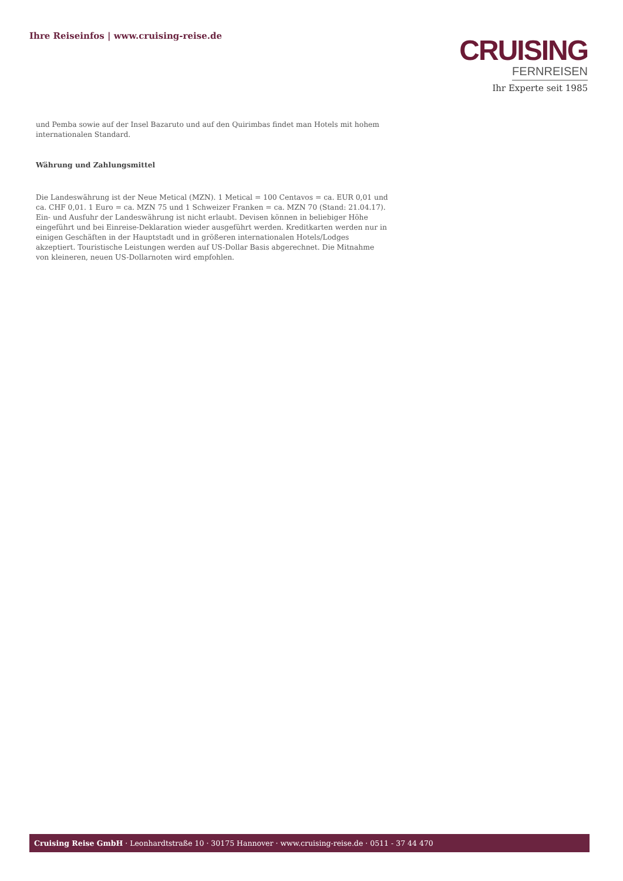Ihre Reiseinfos | www.cruising-reise.de
CRUISING
FERNREISEN
Ihr Experte seit 1985
und Pemba sowie auf der Insel Bazaruto und auf den Quirimbas findet man Hotels mit hohem internationalen Standard.
Währung und Zahlungsmittel
Die Landeswährung ist der Neue Metical (MZN). 1 Metical = 100 Centavos = ca. EUR 0,01 und ca. CHF 0,01. 1 Euro = ca. MZN 75 und 1 Schweizer Franken = ca. MZN 70 (Stand: 21.04.17). Ein- und Ausfuhr der Landeswährung ist nicht erlaubt. Devisen können in beliebiger Höhe eingeführt und bei Einreise-Deklaration wieder ausgeführt werden. Kreditkarten werden nur in einigen Geschäften in der Hauptstadt und in größeren internationalen Hotels/Lodges akzeptiert. Touristische Leistungen werden auf US-Dollar Basis abgerechnet. Die Mitnahme von kleineren, neuen US-Dollarnoten wird empfohlen.
Cruising Reise GmbH · Leonhardtstraße 10 · 30175 Hannover · www.cruising-reise.de · 0511 - 37 44 470